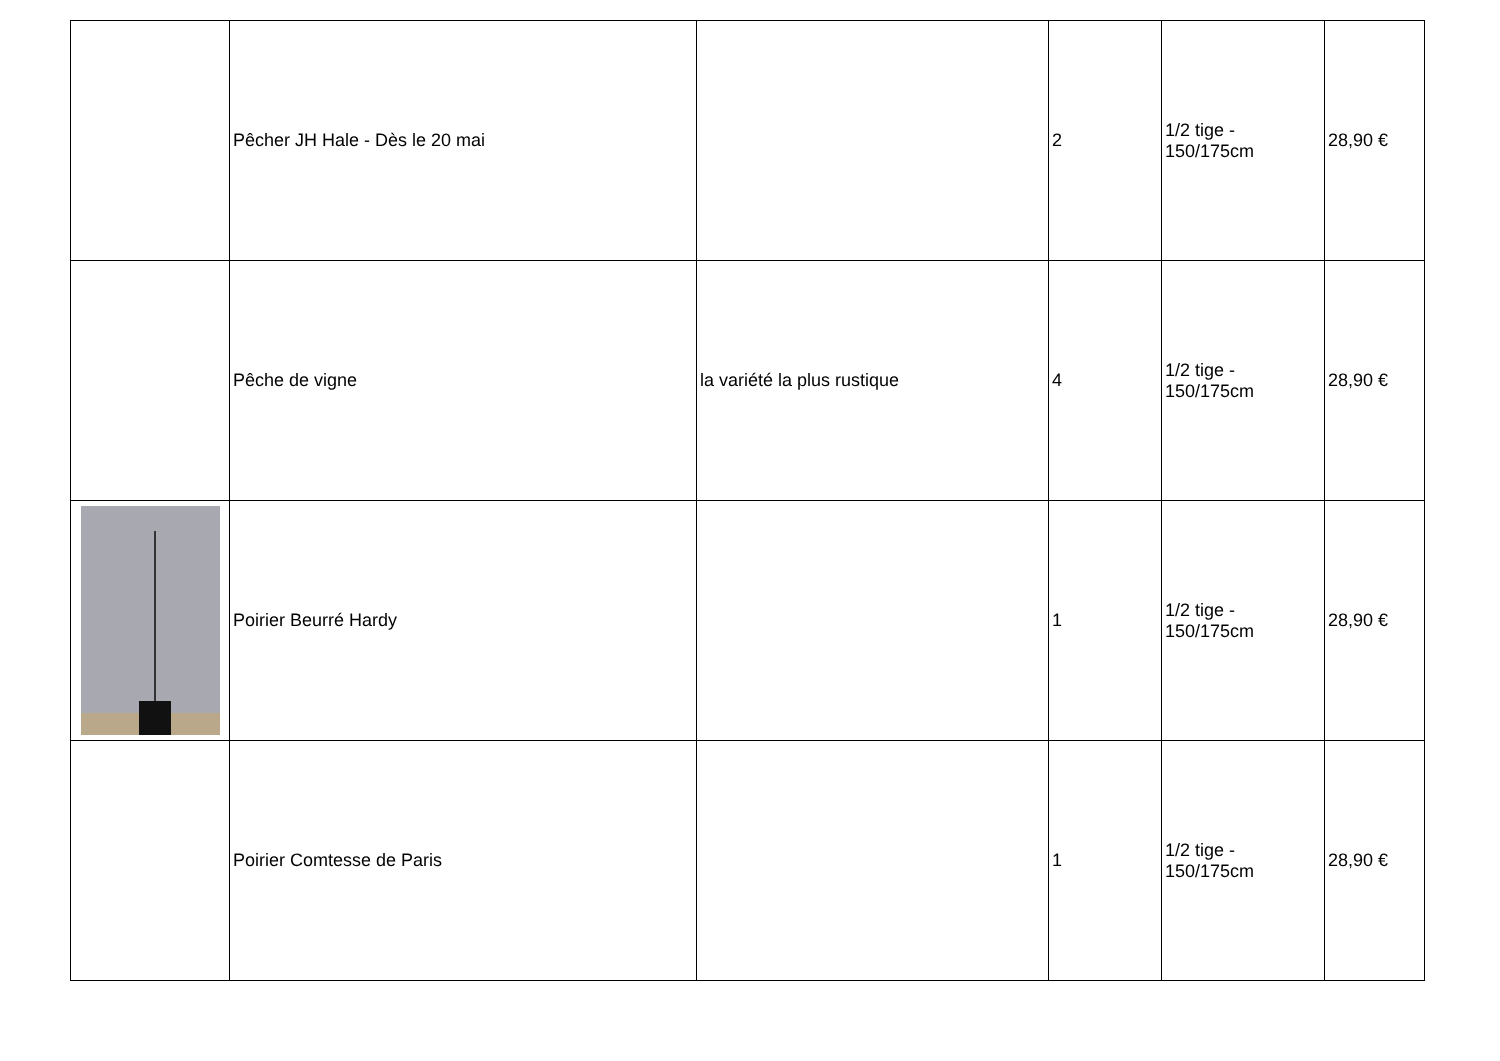| | Pêcher JH Hale - Dès le 20 mai | | 2 | 1/2 tige - 150/175cm | 28,90 € |
| | Pêche de vigne | la variété la plus rustique | 4 | 1/2 tige - 150/175cm | 28,90 € |
| | Poirier Beurré Hardy | | 1 | 1/2 tige - 150/175cm | 28,90 € |
| | Poirier Comtesse de Paris | | 1 | 1/2 tige - 150/175cm | 28,90 € |